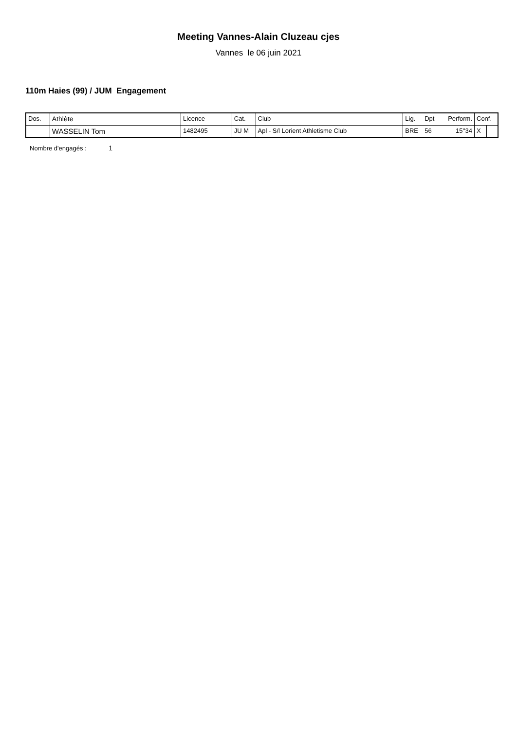Meeting Vannes-Alain Cluzeau cjes
Vannes le 06 juin 2021
110m Haies (99) / JUM Engagement
| Dos. | Athlète | Licence | Cat. | Club | Lig. | Dpt | Perform. | Conf. | |
| | WASSELIN Tom | 1482495 | JU M | Apl - S/l Lorient Athletisme Club | BRE | 56 | 15''34 | X | |
Nombre d'engagés : 1